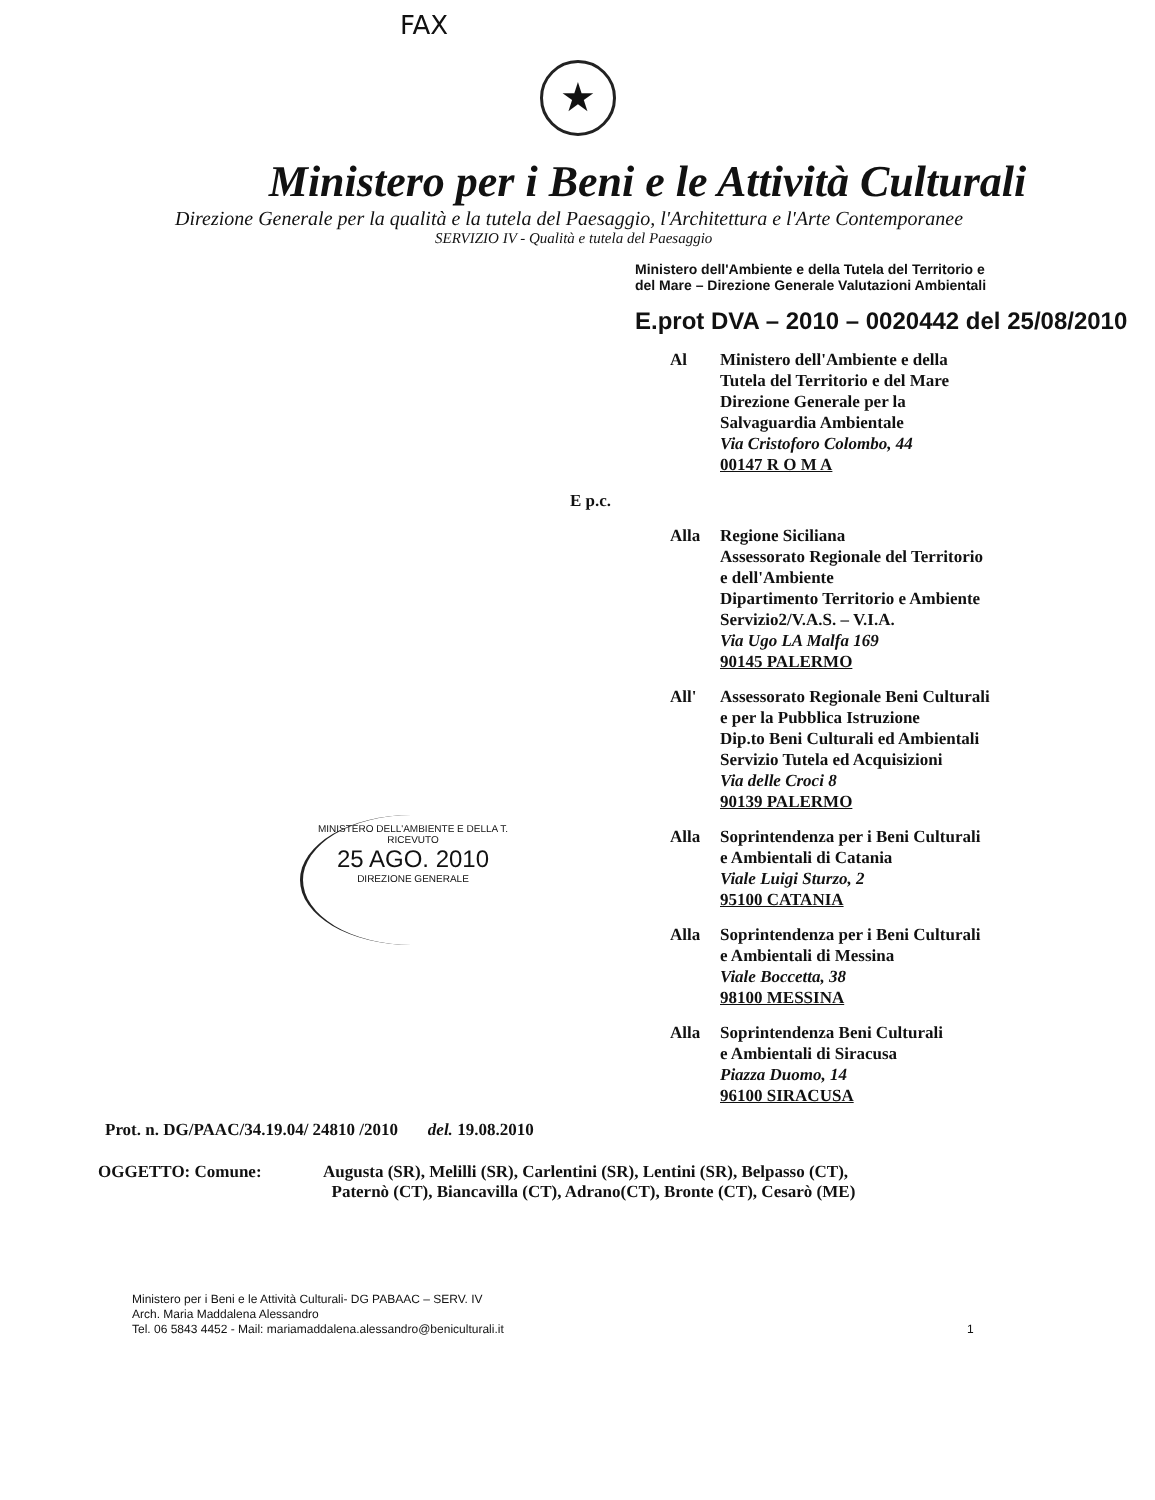FAX
★
Ministero per i Beni e le Attività Culturali
Direzione Generale per la qualità e la tutela del Paesaggio, l'Architettura e l'Arte Contemporanee
SERVIZIO IV - Qualità e tutela del Paesaggio
Ministero dell'Ambiente e della Tutela del Territorio e
del Mare – Direzione Generale Valutazioni Ambientali
E.prot DVA – 2010 – 0020442 del 25/08/2010
Al Ministero dell'Ambiente e della
Tutela del Territorio e del Mare
Direzione Generale per la
Salvaguardia Ambientale
Via Cristoforo Colombo, 44
00147 R O M A
E p.c.
Alla Regione Siciliana
Assessorato Regionale del Territorio
e dell'Ambiente
Dipartimento Territorio e Ambiente
Servizio2/V.A.S. – V.I.A.
Via Ugo LA Malfa 169
90145 PALERMO
All' Assessorato Regionale Beni Culturali
e per la Pubblica Istruzione
Dip.to Beni Culturali ed Ambientali
Servizio Tutela ed Acquisizioni
Via delle Croci 8
90139 PALERMO
Alla Soprintendenza per i Beni Culturali
e Ambientali di Catania
Viale Luigi Sturzo, 2
95100 CATANIA
Alla Soprintendenza per i Beni Culturali
e Ambientali di Messina
Viale Boccetta, 38
98100 MESSINA
Alla Soprintendenza Beni Culturali
e Ambientali di Siracusa
Piazza Duomo, 14
96100 SIRACUSA
MINISTERO DELL'AMBIENTE E DELLA T.
RICEVUTO
25 AGO. 2010
DIREZIONE GENERALE
Prot. n. DG/PAAC/34.19.04/ 24810 /2010 del. 19.08.2010
OGGETTO: Comune: Augusta (SR), Melilli (SR), Carlentini (SR), Lentini (SR), Belpasso (CT),
Paternò (CT), Biancavilla (CT), Adrano(CT), Bronte (CT), Cesarò (ME)
Ministero per i Beni e le Attività Culturali- DG PABAAC – SERV. IV
Arch. Maria Maddalena Alessandro
Tel. 06 5843 4452 - Mail: mariamaddalena.alessandro@beniculturali.it 1